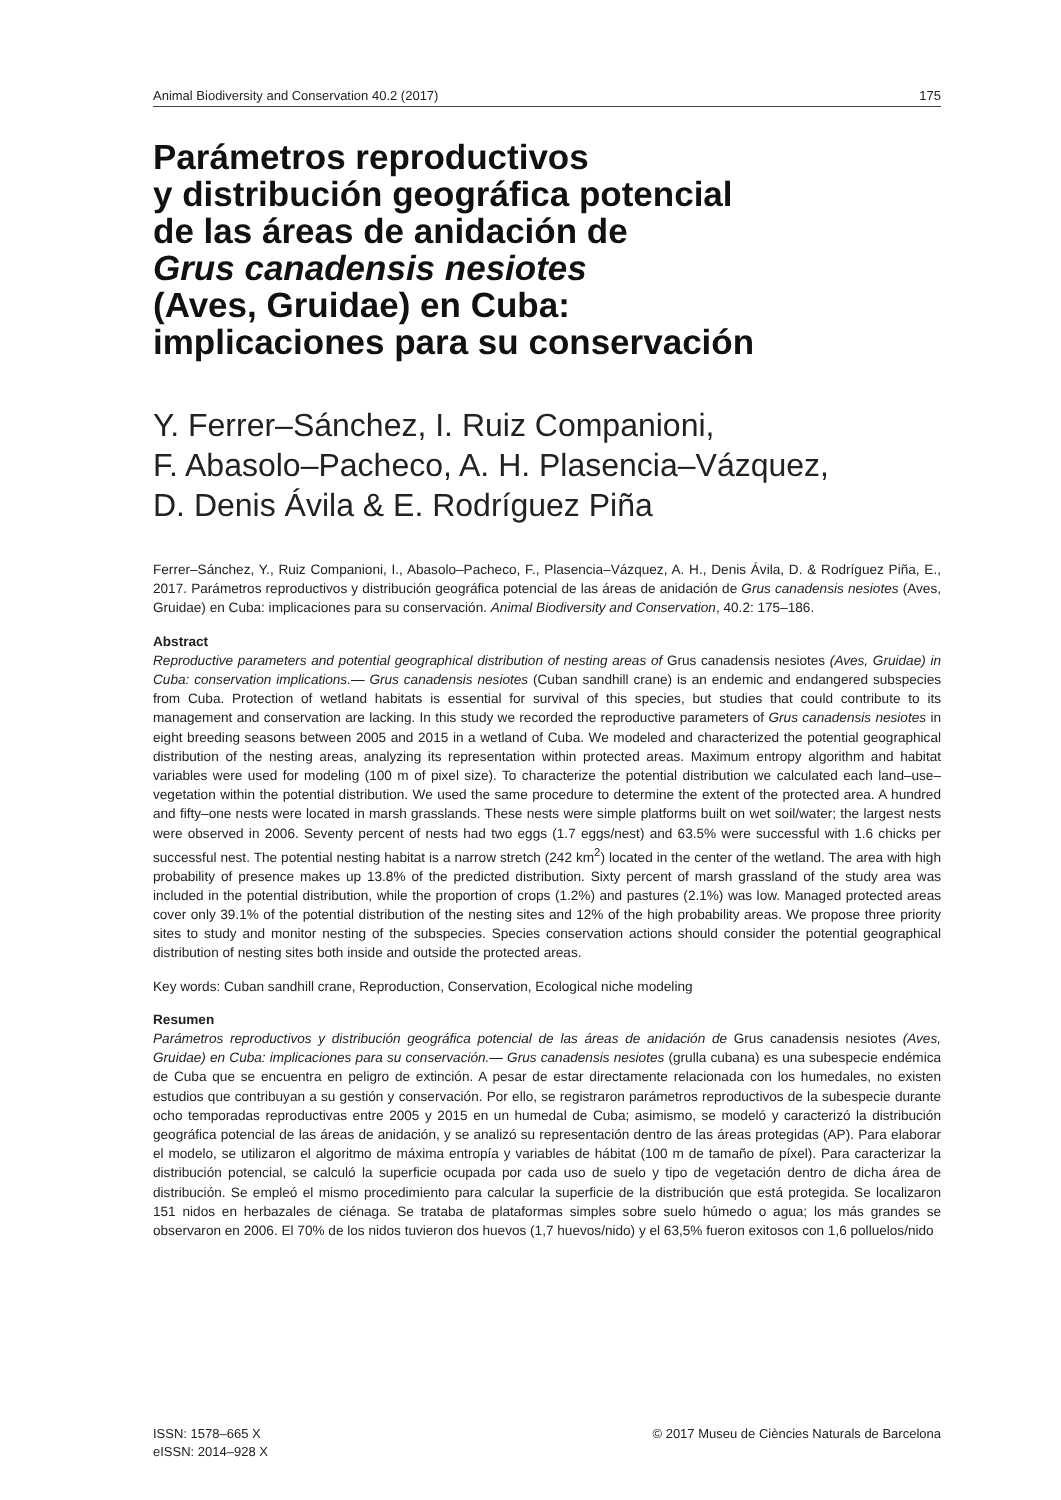Animal Biodiversity and Conservation 40.2 (2017) 175
Parámetros reproductivos
y distribución geográfica potencial
de las áreas de anidación de
Grus canadensis nesiotes
(Aves, Gruidae) en Cuba:
implicaciones para su conservación
Y. Ferrer–Sánchez, I. Ruiz Companioni,
F. Abasolo–Pacheco, A. H. Plasencia–Vázquez,
D. Denis Ávila & E. Rodríguez Piña
Ferrer–Sánchez, Y., Ruiz Companioni, I., Abasolo–Pacheco, F., Plasencia–Vázquez, A. H., Denis Ávila, D. & Rodríguez Piña, E., 2017. Parámetros reproductivos y distribución geográfica potencial de las áreas de anidación de Grus canadensis nesiotes (Aves, Gruidae) en Cuba: implicaciones para su conservación. Animal Biodiversity and Conservation, 40.2: 175–186.
Abstract
Reproductive parameters and potential geographical distribution of nesting areas of Grus canadensis nesiotes (Aves, Gruidae) in Cuba: conservation implications.— Grus canadensis nesiotes (Cuban sandhill crane) is an endemic and endangered subspecies from Cuba. Protection of wetland habitats is essential for survival of this species, but studies that could contribute to its management and conservation are lacking. In this study we recorded the reproductive parameters of Grus canadensis nesiotes in eight breeding seasons between 2005 and 2015 in a wetland of Cuba. We modeled and characterized the potential geographical distribution of the nesting areas, analyzing its representation within protected areas. Maximum entropy algorithm and habitat variables were used for modeling (100 m of pixel size). To characterize the potential distribution we calculated each land–use–vegetation within the potential distribution. We used the same procedure to determine the extent of the protected area. A hundred and fifty–one nests were located in marsh grasslands. These nests were simple platforms built on wet soil/water; the largest nests were observed in 2006. Seventy percent of nests had two eggs (1.7 eggs/nest) and 63.5% were successful with 1.6 chicks per successful nest. The potential nesting habitat is a narrow stretch (242 km<sup>2</sup>) located in the center of the wetland. The area with high probability of presence makes up 13.8% of the predicted distribution. Sixty percent of marsh grassland of the study area was included in the potential distribution, while the proportion of crops (1.2%) and pastures (2.1%) was low. Managed protected areas cover only 39.1% of the potential distribution of the nesting sites and 12% of the high probability areas. We propose three priority sites to study and monitor nesting of the subspecies. Species conservation actions should consider the potential geographical distribution of nesting sites both inside and outside the protected areas.
Key words: Cuban sandhill crane, Reproduction, Conservation, Ecological niche modeling
Resumen
Parámetros reproductivos y distribución geográfica potencial de las áreas de anidación de Grus canadensis nesiotes (Aves, Gruidae) en Cuba: implicaciones para su conservación.— Grus canadensis nesiotes (grulla cubana) es una subespecie endémica de Cuba que se encuentra en peligro de extinción. A pesar de estar directamente relacionada con los humedales, no existen estudios que contribuyan a su gestión y conservación. Por ello, se registraron parámetros reproductivos de la subespecie durante ocho temporadas reproductivas entre 2005 y 2015 en un humedal de Cuba; asimismo, se modeló y caracterizó la distribución geográfica potencial de las áreas de anidación, y se analizó su representación dentro de las áreas protegidas (AP). Para elaborar el modelo, se utilizaron el algoritmo de máxima entropía y variables de hábitat (100 m de tamaño de píxel). Para caracterizar la distribución potencial, se calculó la superficie ocupada por cada uso de suelo y tipo de vegetación dentro de dicha área de distribución. Se empleó el mismo procedimiento para calcular la superficie de la distribución que está protegida. Se localizaron 151 nidos en herbazales de ciénaga. Se trataba de plataformas simples sobre suelo húmedo o agua; los más grandes se observaron en 2006. El 70% de los nidos tuvieron dos huevos (1,7 huevos/nido) y el 63,5% fueron exitosos con 1,6 polluelos/nido
ISSN: 1578–665 X
eISSN: 2014–928 X © 2017 Museu de Ciències Naturals de Barcelona